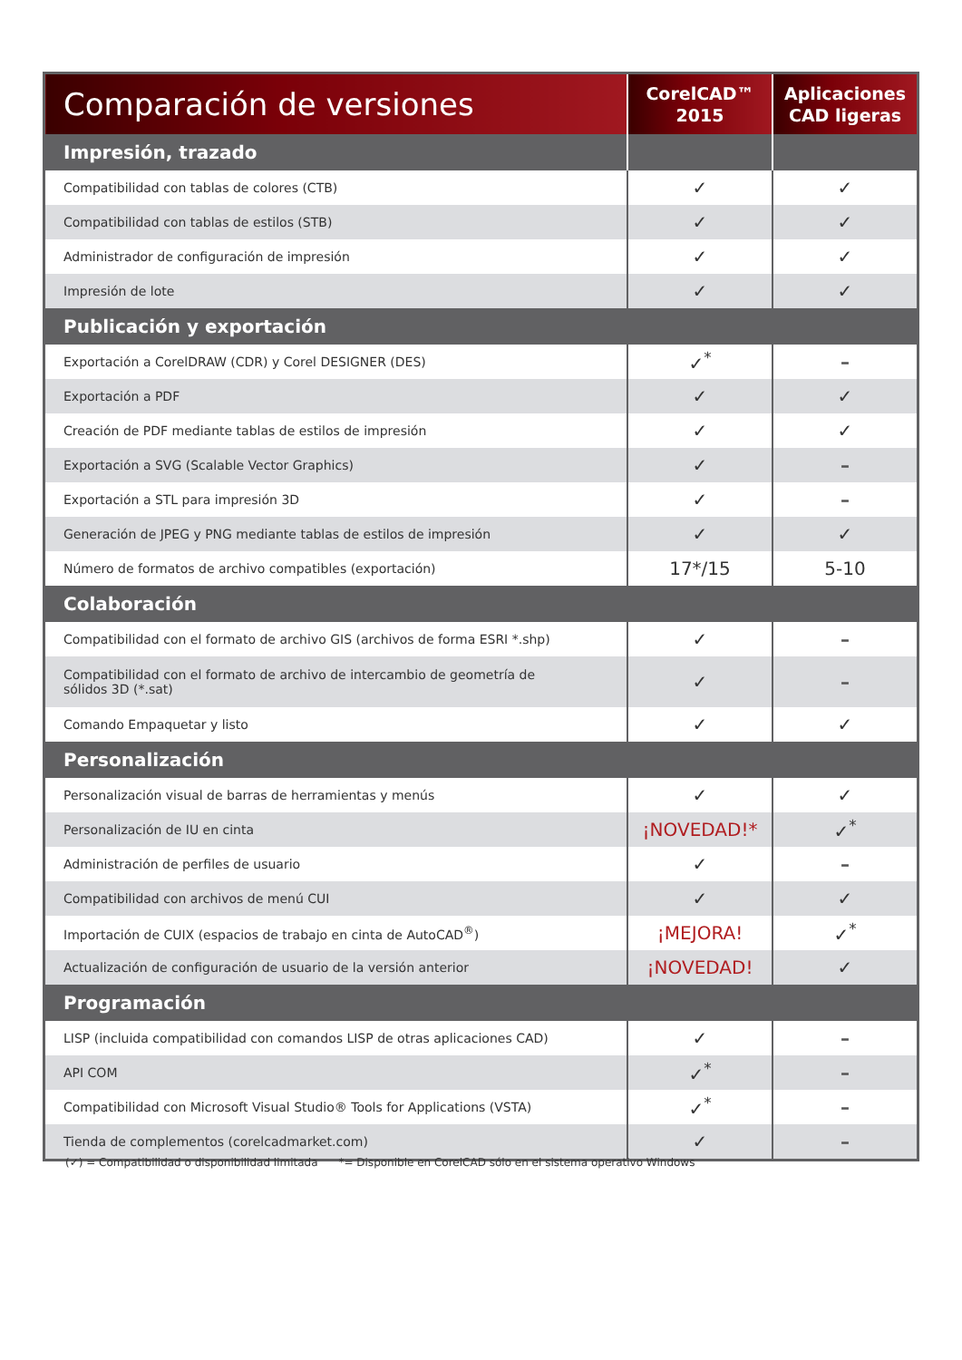| Comparación de versiones | CorelCAD™ 2015 | Aplicaciones CAD ligeras |
| --- | --- | --- |
| Impresión, trazado | | |
| Compatibilidad con tablas de colores (CTB) | ✓ | ✓ |
| Compatibilidad con tablas de estilos (STB) | ✓ | ✓ |
| Administrador de configuración de impresión | ✓ | ✓ |
| Impresión de lote | ✓ | ✓ |
| Publicación y exportación | | |
| Exportación a CorelDRAW (CDR) y Corel DESIGNER (DES) | ✓<sup>*</sup> | – |
| Exportación a PDF | ✓ | ✓ |
| Creación de PDF mediante tablas de estilos de impresión | ✓ | ✓ |
| Exportación a SVG (Scalable Vector Graphics) | ✓ | – |
| Exportación a STL para impresión 3D | ✓ | – |
| Generación de JPEG y PNG mediante tablas de estilos de impresión | ✓ | ✓ |
| Número de formatos de archivo compatibles (exportación) | 17*/15 | 5-10 |
| Colaboración | | |
| Compatibilidad con el formato de archivo GIS (archivos de forma ESRI *.shp) | ✓ | – |
| Compatibilidad con el formato de archivo de intercambio de geometría de sólidos 3D (*.sat) | ✓ | – |
| Comando Empaquetar y listo | ✓ | ✓ |
| Personalización | | |
| Personalización visual de barras de herramientas y menús | ✓ | ✓ |
| Personalización de IU en cinta | ¡NOVEDAD!* | ✓<sup>*</sup> |
| Administración de perfiles de usuario | ✓ | – |
| Compatibilidad con archivos de menú CUI | ✓ | ✓ |
| Importación de CUIX (espacios de trabajo en cinta de AutoCAD<sup>®</sup>) | ¡MEJORA! | ✓<sup>*</sup> |
| Actualización de configuración de usuario de la versión anterior | ¡NOVEDAD! | ✓ |
| Programación | | |
| LISP (incluida compatibilidad con comandos LISP de otras aplicaciones CAD) | ✓ | – |
| API COM | ✓<sup>*</sup> | – |
| Compatibilidad con Microsoft Visual Studio® Tools for Applications (VSTA) | ✓<sup>*</sup> | – |
| Tienda de complementos (corelcadmarket.com) | ✓ | – |
(✓) = Compatibilidad o disponibilidad limitada *= Disponible en CorelCAD sólo en el sistema operativo Windows